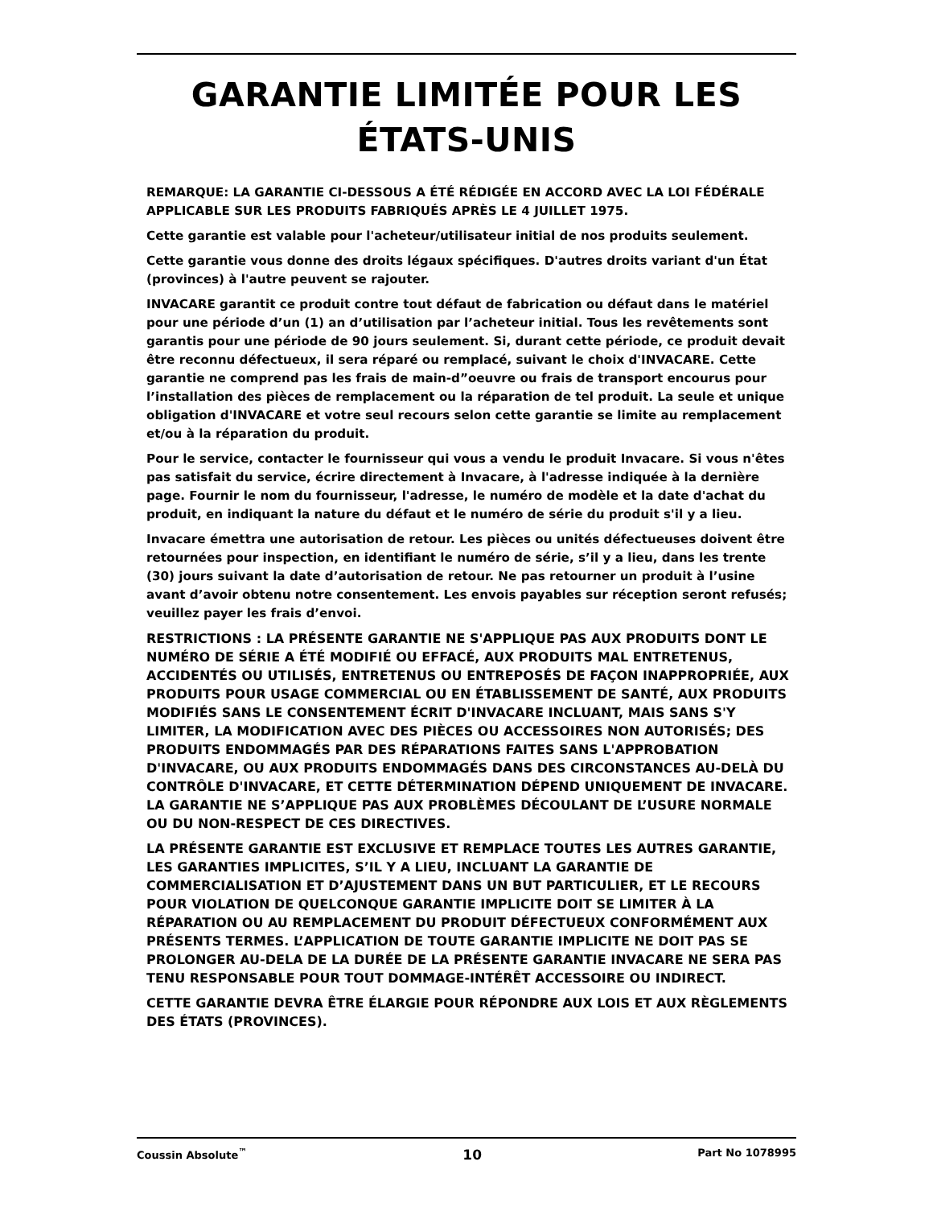GARANTIE LIMITÉE POUR LES ÉTATS-UNIS
REMARQUE: LA GARANTIE CI-DESSOUS A ÉTÉ RÉDIGÉE EN ACCORD AVEC LA LOI FÉDÉRALE APPLICABLE SUR LES PRODUITS FABRIQUÉS APRÈS LE 4 JUILLET 1975.
Cette garantie est valable pour l'acheteur/utilisateur initial de nos produits seulement.
Cette garantie vous donne des droits légaux spécifiques. D'autres droits variant d'un État (provinces) à l'autre peuvent se rajouter.
INVACARE garantit ce produit contre tout défaut de fabrication ou défaut dans le matériel pour une période d’un (1) an d’utilisation par l’acheteur initial. Tous les revêtements sont garantis pour une période de 90 jours seulement. Si, durant cette période, ce produit devait être reconnu défectueux, il sera réparé ou remplacé, suivant le choix d'INVACARE. Cette garantie ne comprend pas les frais de main-d”oeuvre ou frais de transport encourus pour l’installation des pièces de remplacement ou la réparation de tel produit. La seule et unique obligation d'INVACARE et votre seul recours selon cette garantie se limite au remplacement et/ou à la réparation du produit.
Pour le service, contacter le fournisseur qui vous a vendu le produit Invacare. Si vous n'êtes pas satisfait du service, écrire directement à Invacare, à l'adresse indiquée à la dernière page. Fournir le nom du fournisseur, l'adresse, le numéro de modèle et la date d'achat du produit, en indiquant la nature du défaut et le numéro de série du produit s'il y a lieu.
Invacare émettra une autorisation de retour. Les pièces ou unités défectueuses doivent être retournées pour inspection, en identifiant le numéro de série, s’il y a lieu, dans les trente (30) jours suivant la date d’autorisation de retour. Ne pas retourner un produit à l’usine avant d’avoir obtenu notre consentement. Les envois payables sur réception seront refusés; veuillez payer les frais d’envoi.
RESTRICTIONS : LA PRÉSENTE GARANTIE NE S'APPLIQUE PAS AUX PRODUITS DONT LE NUMÉRO DE SÉRIE A ÉTÉ MODIFIÉ OU EFFACÉ, AUX PRODUITS MAL ENTRETENUS, ACCIDENTÉS OU UTILISÉS, ENTRETENUS OU ENTREPOSÉS DE FAÇON INAPPROPRIÉE, AUX PRODUITS POUR USAGE COMMERCIAL OU EN ÉTABLISSEMENT DE SANTÉ, AUX PRODUITS MODIFIÉS SANS LE CONSENTEMENT ÉCRIT D'INVACARE INCLUANT, MAIS SANS S'Y LIMITER, LA MODIFICATION AVEC DES PIÈCES OU ACCESSOIRES NON AUTORISÉS; DES PRODUITS ENDOMMAGÉS PAR DES RÉPARATIONS FAITES SANS L'APPROBATION D'INVACARE, OU AUX PRODUITS ENDOMMAGÉS DANS DES CIRCONSTANCES AU-DELÀ DU CONTRÔLE D'INVACARE, ET CETTE DÉTERMINATION DÉPEND UNIQUEMENT DE INVACARE. LA GARANTIE NE S’APPLIQUE PAS AUX PROBLÈMES DÉCOULANT DE L’USURE NORMALE OU DU NON-RESPECT DE CES DIRECTIVES.
LA PRÉSENTE GARANTIE EST EXCLUSIVE ET REMPLACE TOUTES LES AUTRES GARANTIE, LES GARANTIES IMPLICITES, S’IL Y A LIEU, INCLUANT LA GARANTIE DE COMMERCIALISATION ET D’AJUSTEMENT DANS UN BUT PARTICULIER, ET LE RECOURS POUR VIOLATION DE QUELCONQUE GARANTIE IMPLICITE DOIT SE LIMITER À LA RÉPARATION OU AU REMPLACEMENT DU PRODUIT DÉFECTUEUX CONFORMÉMENT AUX PRÉSENTS TERMES. L’APPLICATION DE TOUTE GARANTIE IMPLICITE NE DOIT PAS SE PROLONGER AU-DELA DE LA DURÉE DE LA PRÉSENTE GARANTIE INVACARE NE SERA PAS TENU RESPONSABLE POUR TOUT DOMMAGE-INTÉRÊT ACCESSOIRE OU INDIRECT.
CETTE GARANTIE DEVRA ÊTRE ÉLARGIE POUR RÉPONDRE AUX LOIS ET AUX RÈGLEMENTS DES ÉTATS (PROVINCES).
Coussin Absolute<sup>™</sup> 10 Part No 1078995